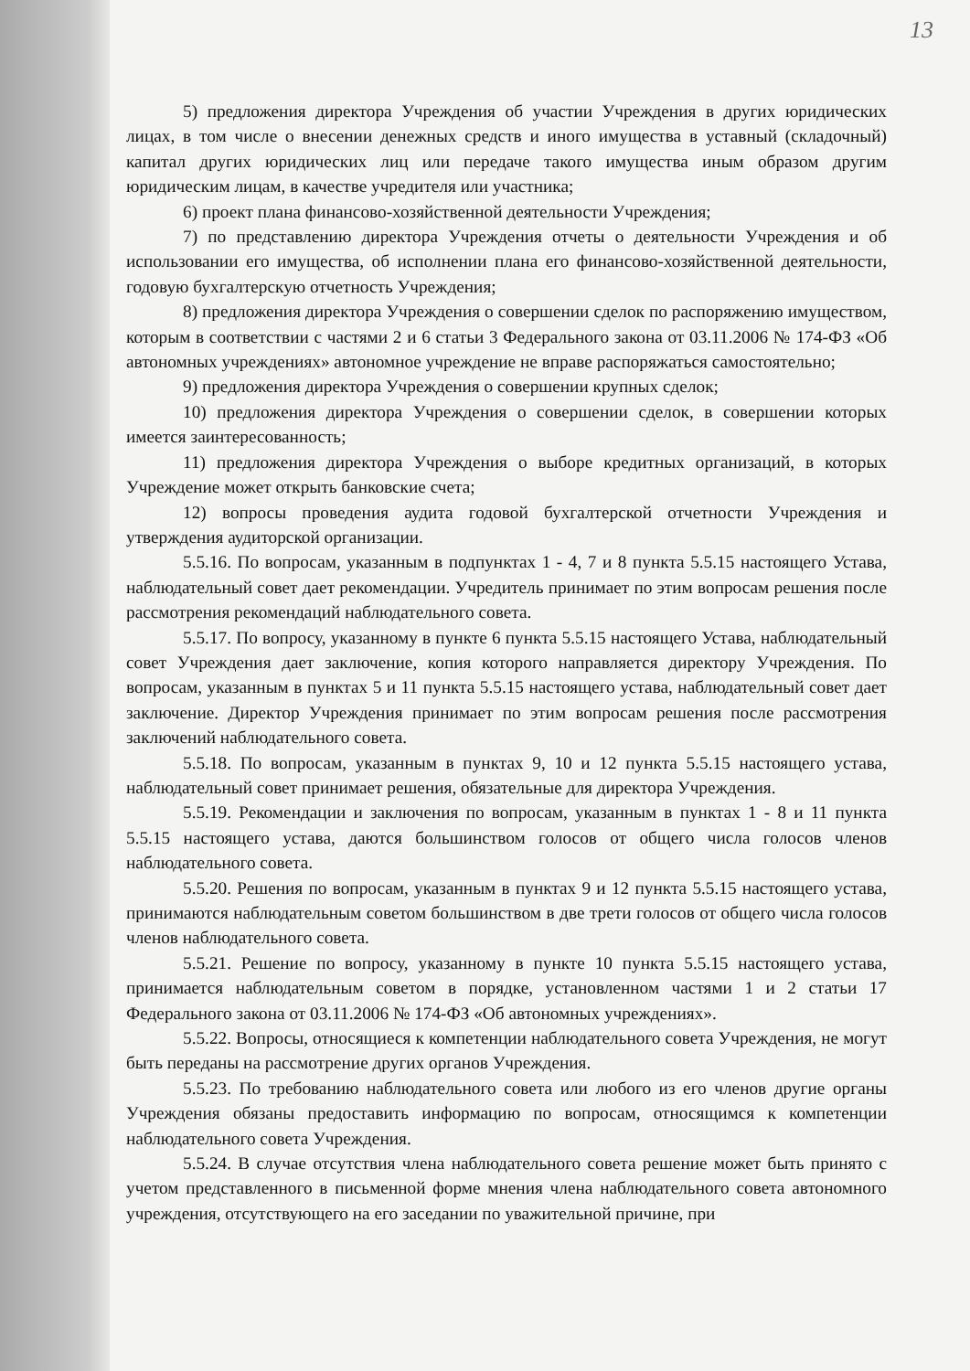13
5) предложения директора Учреждения об участии Учреждения в других юридических лицах, в том числе о внесении денежных средств и иного имущества в уставный (складочный) капитал других юридических лиц или передаче такого имущества иным образом другим юридическим лицам, в качестве учредителя или участника;
6) проект плана финансово-хозяйственной деятельности Учреждения;
7) по представлению директора Учреждения отчеты о деятельности Учреждения и об использовании его имущества, об исполнении плана его финансово-хозяйственной деятельности, годовую бухгалтерскую отчетность Учреждения;
8) предложения директора Учреждения о совершении сделок по распоряжению имуществом, которым в соответствии с частями 2 и 6 статьи 3 Федерального закона от 03.11.2006 № 174-ФЗ «Об автономных учреждениях» автономное учреждение не вправе распоряжаться самостоятельно;
9) предложения директора Учреждения о совершении крупных сделок;
10) предложения директора Учреждения о совершении сделок, в совершении которых имеется заинтересованность;
11) предложения директора Учреждения о выборе кредитных организаций, в которых Учреждение может открыть банковские счета;
12) вопросы проведения аудита годовой бухгалтерской отчетности Учреждения и утверждения аудиторской организации.
5.5.16. По вопросам, указанным в подпунктах 1 - 4, 7 и 8 пункта 5.5.15 настоящего Устава, наблюдательный совет дает рекомендации. Учредитель принимает по этим вопросам решения после рассмотрения рекомендаций наблюдательного совета.
5.5.17. По вопросу, указанному в пункте 6 пункта 5.5.15 настоящего Устава, наблюдательный совет Учреждения дает заключение, копия которого направляется директору Учреждения. По вопросам, указанным в пунктах 5 и 11 пункта 5.5.15 настоящего устава, наблюдательный совет дает заключение. Директор Учреждения принимает по этим вопросам решения после рассмотрения заключений наблюдательного совета.
5.5.18. По вопросам, указанным в пунктах 9, 10 и 12 пункта 5.5.15 настоящего устава, наблюдательный совет принимает решения, обязательные для директора Учреждения.
5.5.19. Рекомендации и заключения по вопросам, указанным в пунктах 1 - 8 и 11 пункта 5.5.15 настоящего устава, даются большинством голосов от общего числа голосов членов наблюдательного совета.
5.5.20. Решения по вопросам, указанным в пунктах 9 и 12 пункта 5.5.15 настоящего устава, принимаются наблюдательным советом большинством в две трети голосов от общего числа голосов членов наблюдательного совета.
5.5.21. Решение по вопросу, указанному в пункте 10 пункта 5.5.15 настоящего устава, принимается наблюдательным советом в порядке, установленном частями 1 и 2 статьи 17 Федерального закона от 03.11.2006 № 174-ФЗ «Об автономных учреждениях».
5.5.22. Вопросы, относящиеся к компетенции наблюдательного совета Учреждения, не могут быть переданы на рассмотрение других органов Учреждения.
5.5.23. По требованию наблюдательного совета или любого из его членов другие органы Учреждения обязаны предоставить информацию по вопросам, относящимся к компетенции наблюдательного совета Учреждения.
5.5.24. В случае отсутствия члена наблюдательного совета решение может быть принято с учетом представленного в письменной форме мнения члена наблюдательного совета автономного учреждения, отсутствующего на его заседании по уважительной причине, при